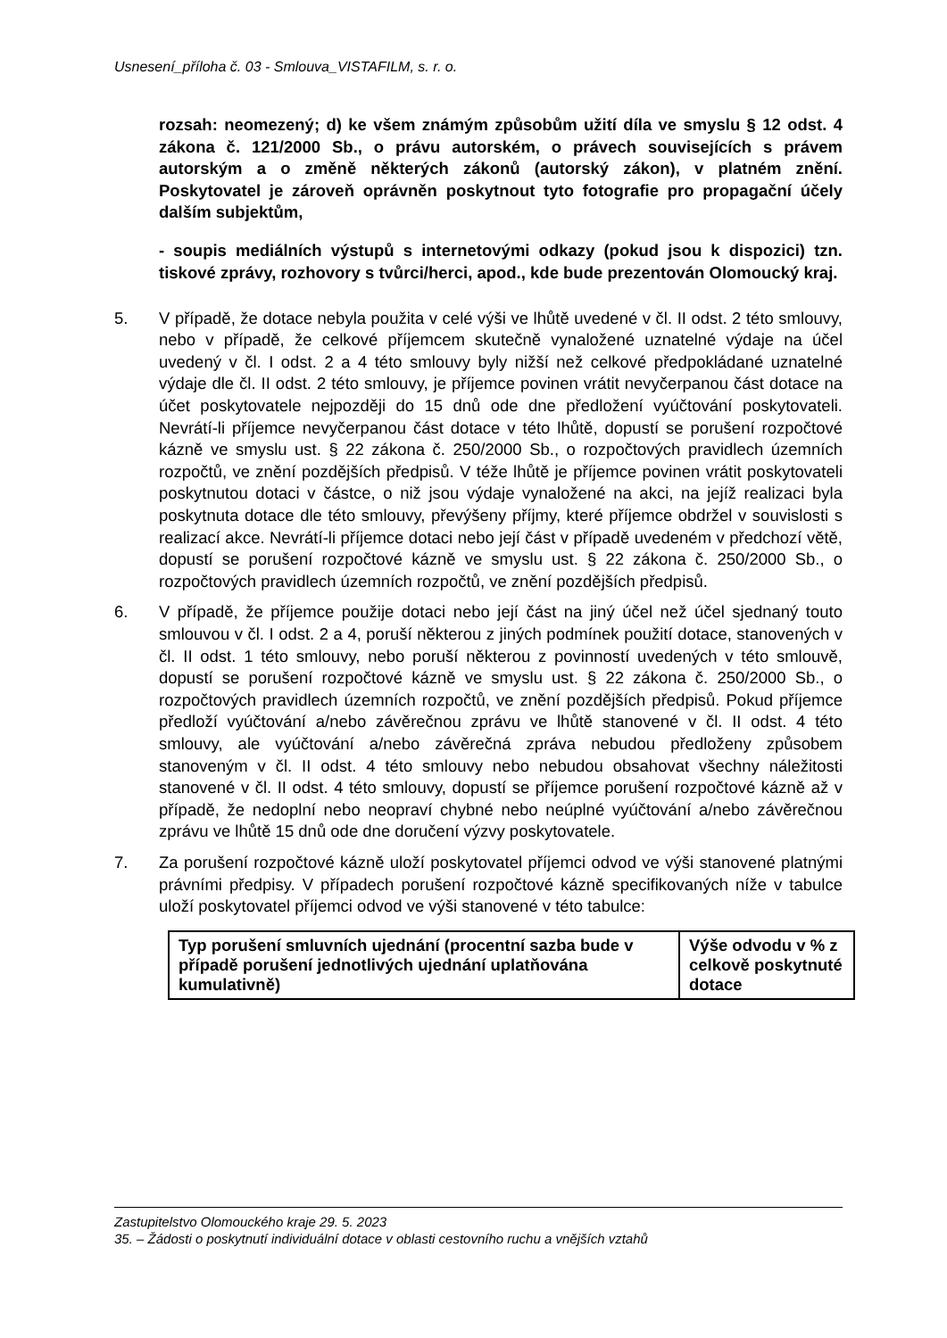Usnesení_příloha č. 03 - Smlouva_VISTAFILM, s. r. o.
rozsah: neomezený; d) ke všem známým způsobům užití díla ve smyslu § 12 odst. 4 zákona č. 121/2000 Sb., o právu autorském, o právech souvisejících s právem autorským a o změně některých zákonů (autorský zákon), v platném znění. Poskytovatel je zároveň oprávněn poskytnout tyto fotografie pro propagační účely dalším subjektům,
- soupis mediálních výstupů s internetovými odkazy (pokud jsou k dispozici) tzn. tiskové zprávy, rozhovory s tvůrci/herci, apod., kde bude prezentován Olomoucký kraj.
5. V případě, že dotace nebyla použita v celé výši ve lhůtě uvedené v čl. II odst. 2 této smlouvy, nebo v případě, že celkové příjemcem skutečně vynaložené uznatelné výdaje na účel uvedený v čl. I odst. 2 a 4 této smlouvy byly nižší než celkové předpokládané uznatelné výdaje dle čl. II odst. 2 této smlouvy, je příjemce povinen vrátit nevyčerpanou část dotace na účet poskytovatele nejpozději do 15 dnů ode dne předložení vyúčtování poskytovateli. Nevrátí-li příjemce nevyčerpanou část dotace v této lhůtě, dopustí se porušení rozpočtové kázně ve smyslu ust. § 22 zákona č. 250/2000 Sb., o rozpočtových pravidlech územních rozpočtů, ve znění pozdějších předpisů. V téže lhůtě je příjemce povinen vrátit poskytovateli poskytnutou dotaci v částce, o niž jsou výdaje vynaložené na akci, na jejíž realizaci byla poskytnuta dotace dle této smlouvy, převýšeny příjmy, které příjemce obdržel v souvislosti s realizací akce. Nevrátí-li příjemce dotaci nebo její část v případě uvedeném v předchozí větě, dopustí se porušení rozpočtové kázně ve smyslu ust. § 22 zákona č. 250/2000 Sb., o rozpočtových pravidlech územních rozpočtů, ve znění pozdějších předpisů.
6. V případě, že příjemce použije dotaci nebo její část na jiný účel než účel sjednaný touto smlouvou v čl. I odst. 2 a 4, poruší některou z jiných podmínek použití dotace, stanovených v čl. II odst. 1 této smlouvy, nebo poruší některou z povinností uvedených v této smlouvě, dopustí se porušení rozpočtové kázně ve smyslu ust. § 22 zákona č. 250/2000 Sb., o rozpočtových pravidlech územních rozpočtů, ve znění pozdějších předpisů. Pokud příjemce předloží vyúčtování a/nebo závěrečnou zprávu ve lhůtě stanovené v čl. II odst. 4 této smlouvy, ale vyúčtování a/nebo závěrečná zpráva nebudou předloženy způsobem stanoveným v čl. II odst. 4 této smlouvy nebo nebudou obsahovat všechny náležitosti stanovené v čl. II odst. 4 této smlouvy, dopustí se příjemce porušení rozpočtové kázně až v případě, že nedoplní nebo neopraví chybné nebo neúplné vyúčtování a/nebo závěrečnou zprávu ve lhůtě 15 dnů ode dne doručení výzvy poskytovatele.
7. Za porušení rozpočtové kázně uloží poskytovatel příjemci odvod ve výši stanovené platnými právními předpisy. V případech porušení rozpočtové kázně specifikovaných níže v tabulce uloží poskytovatel příjemci odvod ve výši stanovené v této tabulce:
| Typ porušení smluvních ujednání (procentní sazba bude v případě porušení jednotlivých ujednání uplatňována kumulativně) | Výše odvodu v % z celkově poskytnuté dotace |
Zastupitelstvo Olomouckého kraje 29. 5. 2023
35. – Žádosti o poskytnutí individuální dotace v oblasti cestovního ruchu a vnějších vztahů